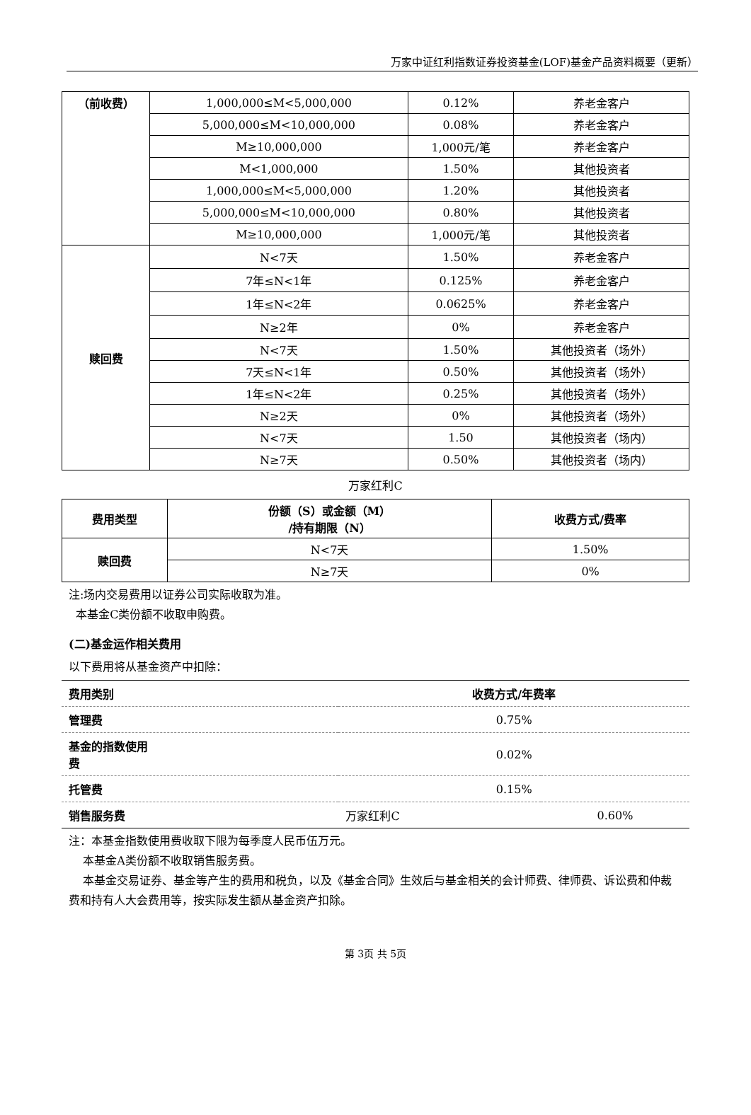万家中证红利指数证券投资基金(LOF)基金产品资料概要（更新）
| （前收费） | 1,000,000≤M<5,000,000 | 0.12% | 养老金客户 |
| | 5,000,000≤M<10,000,000 | 0.08% | 养老金客户 |
| | M≥10,000,000 | 1,000元/笔 | 养老金客户 |
| | M<1,000,000 | 1.50% | 其他投资者 |
| | 1,000,000≤M<5,000,000 | 1.20% | 其他投资者 |
| | 5,000,000≤M<10,000,000 | 0.80% | 其他投资者 |
| | M≥10,000,000 | 1,000元/笔 | 其他投资者 |
| 赎回费 | N<7天 | 1.50% | 养老金客户 |
| | 7年≤N<1年 | 0.125% | 养老金客户 |
| | 1年≤N<2年 | 0.0625% | 养老金客户 |
| | N≥2年 | 0% | 养老金客户 |
| | N<7天 | 1.50% | 其他投资者（场外） |
| | 7天≤N<1年 | 0.50% | 其他投资者（场外） |
| | 1年≤N<2年 | 0.25% | 其他投资者（场外） |
| | N≥2天 | 0% | 其他投资者（场外） |
| | N<7天 | 1.50 | 其他投资者（场内） |
| | N≥7天 | 0.50% | 其他投资者（场内） |
万家红利C
| 费用类型 | 份额（S）或金额（M） /持有期限（N） | 收费方式/费率 |
| --- | --- | --- |
| 赎回费 | N<7天 | 1.50% |
| | N≥7天 | 0% |
注:场内交易费用以证券公司实际收取为准。
本基金C类份额不收取申购费。
(二)基金运作相关费用
以下费用将从基金资产中扣除：
| 费用类别 | 收费方式/年费率 | |
| --- | --- | --- |
| 管理费 | 0.75% | |
| 基金的指数使用 费 | 0.02% | |
| 托管费 | 0.15% | |
| 销售服务费 | 万家红利C | 0.60% |
注：本基金指数使用费收取下限为每季度人民币伍万元。
本基金A类份额不收取销售服务费。
本基金交易证券、基金等产生的费用和税负，以及《基金合同》生效后与基金相关的会计师费、律师费、诉讼费和仲裁费和持有人大会费用等，按实际发生额从基金资产扣除。
第 3页 共 5页